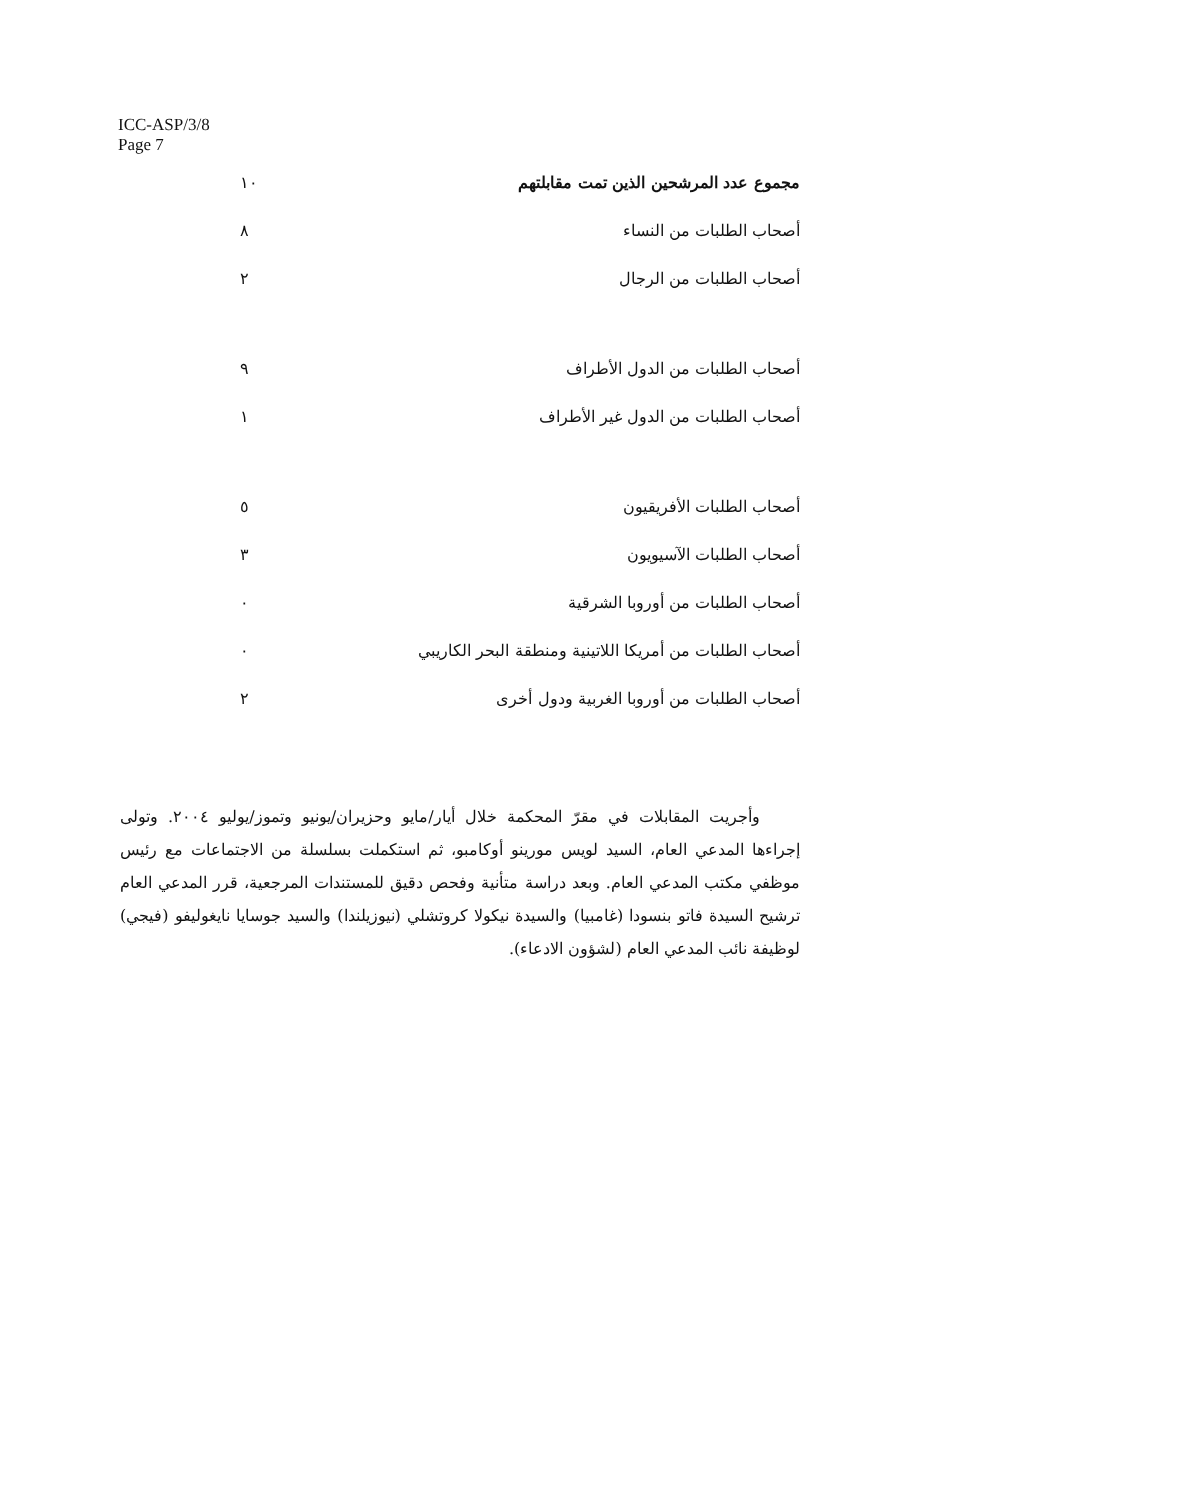ICC-ASP/3/8
Page 7
| مجموع عدد المرشحين الذين تمت مقابلتهم | ١٠ |
| أصحاب الطلبات من النساء | ٨ |
| أصحاب الطلبات من الرجال | ٢ |
| أصحاب الطلبات من الدول الأطراف | ٩ |
| أصحاب الطلبات من الدول غير الأطراف | ١ |
| أصحاب الطلبات الأفريقيون | ٥ |
| أصحاب الطلبات الآسيويون | ٣ |
| أصحاب الطلبات من أوروبا الشرقية | ٠ |
| أصحاب الطلبات من أمريكا اللاتينية ومنطقة البحر الكاريبي | ٠ |
| أصحاب الطلبات من أوروبا الغربية ودول أخرى | ٢ |
وأجريت المقابلات في مقرّ المحكمة خلال أيار/مايو وحزيران/يونيو وتموز/يوليو ٢٠٠٤. وتولى إجراءها المدعي العام، السيد لويس مورينو أوكامبو، ثم استكملت بسلسلة من الاجتماعات مع رئيس موظفي مكتب المدعي العام. وبعد دراسة متأنية وفحص دقيق للمستندات المرجعية، قرر المدعي العام ترشيح السيدة فاتو بنسودا (غامبيا) والسيدة نيكولا كروتشلي (نيوزيلندا) والسيد جوسايا نايغوليفو (فيجي) لوظيفة نائب المدعي العام (لشؤون الادعاء).